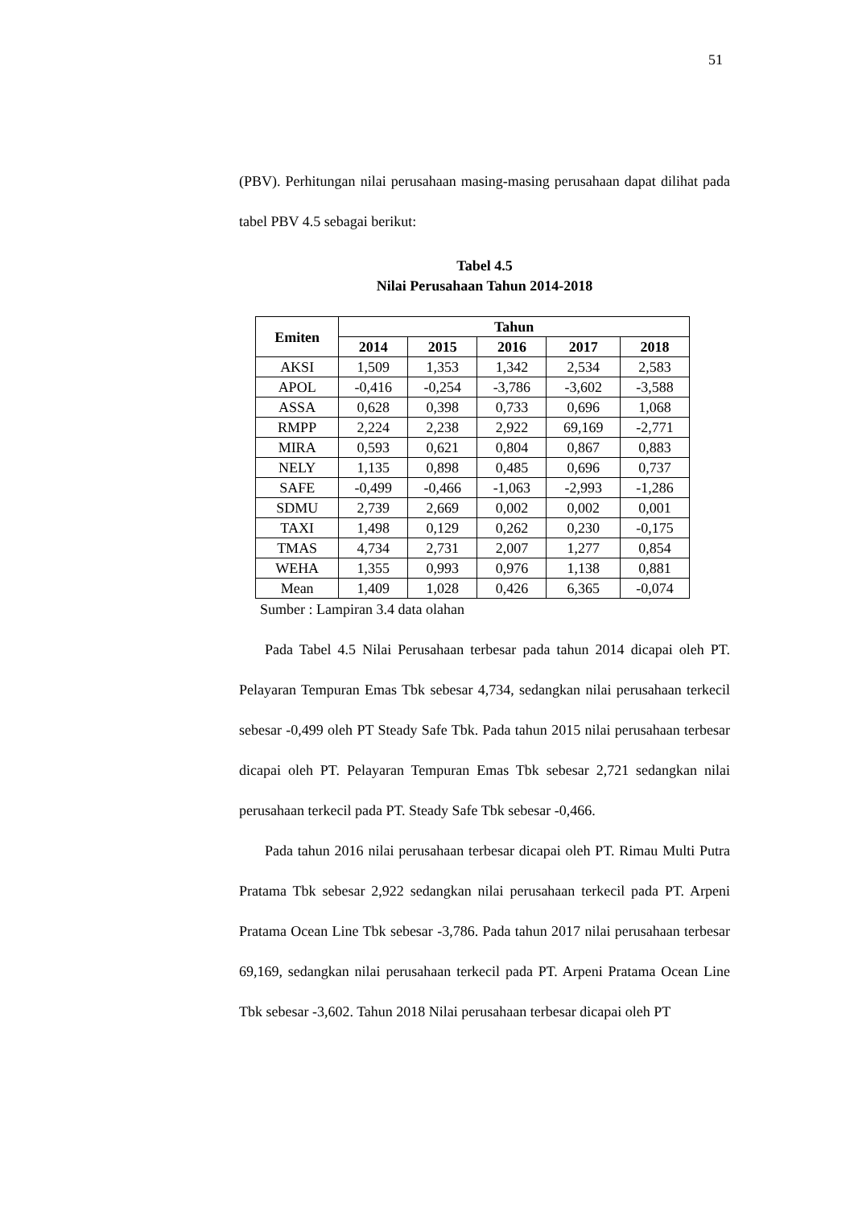51
(PBV). Perhitungan nilai perusahaan masing-masing perusahaan dapat dilihat pada tabel PBV 4.5 sebagai berikut:
Tabel 4.5
Nilai Perusahaan Tahun 2014-2018
| Emiten | Tahun | | | | |
| --- | --- | --- | --- | --- | --- |
| | 2014 | 2015 | 2016 | 2017 | 2018 |
| AKSI | 1,509 | 1,353 | 1,342 | 2,534 | 2,583 |
| APOL | -0,416 | -0,254 | -3,786 | -3,602 | -3,588 |
| ASSA | 0,628 | 0,398 | 0,733 | 0,696 | 1,068 |
| RMPP | 2,224 | 2,238 | 2,922 | 69,169 | -2,771 |
| MIRA | 0,593 | 0,621 | 0,804 | 0,867 | 0,883 |
| NELY | 1,135 | 0,898 | 0,485 | 0,696 | 0,737 |
| SAFE | -0,499 | -0,466 | -1,063 | -2,993 | -1,286 |
| SDMU | 2,739 | 2,669 | 0,002 | 0,002 | 0,001 |
| TAXI | 1,498 | 0,129 | 0,262 | 0,230 | -0,175 |
| TMAS | 4,734 | 2,731 | 2,007 | 1,277 | 0,854 |
| WEHA | 1,355 | 0,993 | 0,976 | 1,138 | 0,881 |
| Mean | 1,409 | 1,028 | 0,426 | 6,365 | -0,074 |
Sumber : Lampiran 3.4 data olahan
Pada Tabel 4.5 Nilai Perusahaan terbesar pada tahun 2014 dicapai oleh PT. Pelayaran Tempuran Emas Tbk sebesar 4,734, sedangkan nilai perusahaan terkecil sebesar -0,499 oleh PT Steady Safe Tbk. Pada tahun 2015 nilai perusahaan terbesar dicapai oleh PT. Pelayaran Tempuran Emas Tbk sebesar 2,721 sedangkan nilai perusahaan terkecil pada PT. Steady Safe Tbk sebesar -0,466.
Pada tahun 2016 nilai perusahaan terbesar dicapai oleh PT. Rimau Multi Putra Pratama Tbk sebesar 2,922 sedangkan nilai perusahaan terkecil pada PT. Arpeni Pratama Ocean Line Tbk sebesar -3,786. Pada tahun 2017 nilai perusahaan terbesar 69,169, sedangkan nilai perusahaan terkecil pada PT. Arpeni Pratama Ocean Line Tbk sebesar -3,602. Tahun 2018 Nilai perusahaan terbesar dicapai oleh PT